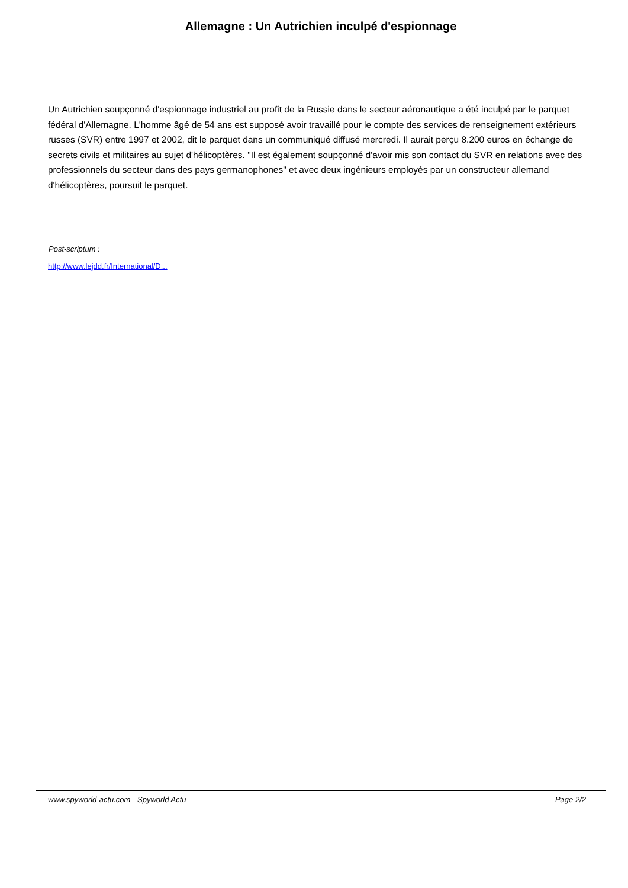Allemagne : Un Autrichien inculpé d'espionnage
Un Autrichien soupçonné d'espionnage industriel au profit de la Russie dans le secteur aéronautique a été inculpé par le parquet fédéral d'Allemagne. L'homme âgé de 54 ans est supposé avoir travaillé pour le compte des services de renseignement extérieurs russes (SVR) entre 1997 et 2002, dit le parquet dans un communiqué diffusé mercredi. Il aurait perçu 8.200 euros en échange de secrets civils et militaires au sujet d'hélicoptères. "Il est également soupçonné d'avoir mis son contact du SVR en relations avec des professionnels du secteur dans des pays germanophones" et avec deux ingénieurs employés par un constructeur allemand d'hélicoptères, poursuit le parquet.
Post-scriptum :
http://www.lejdd.fr/International/D...
www.spyworld-actu.com - Spyworld Actu Page 2/2